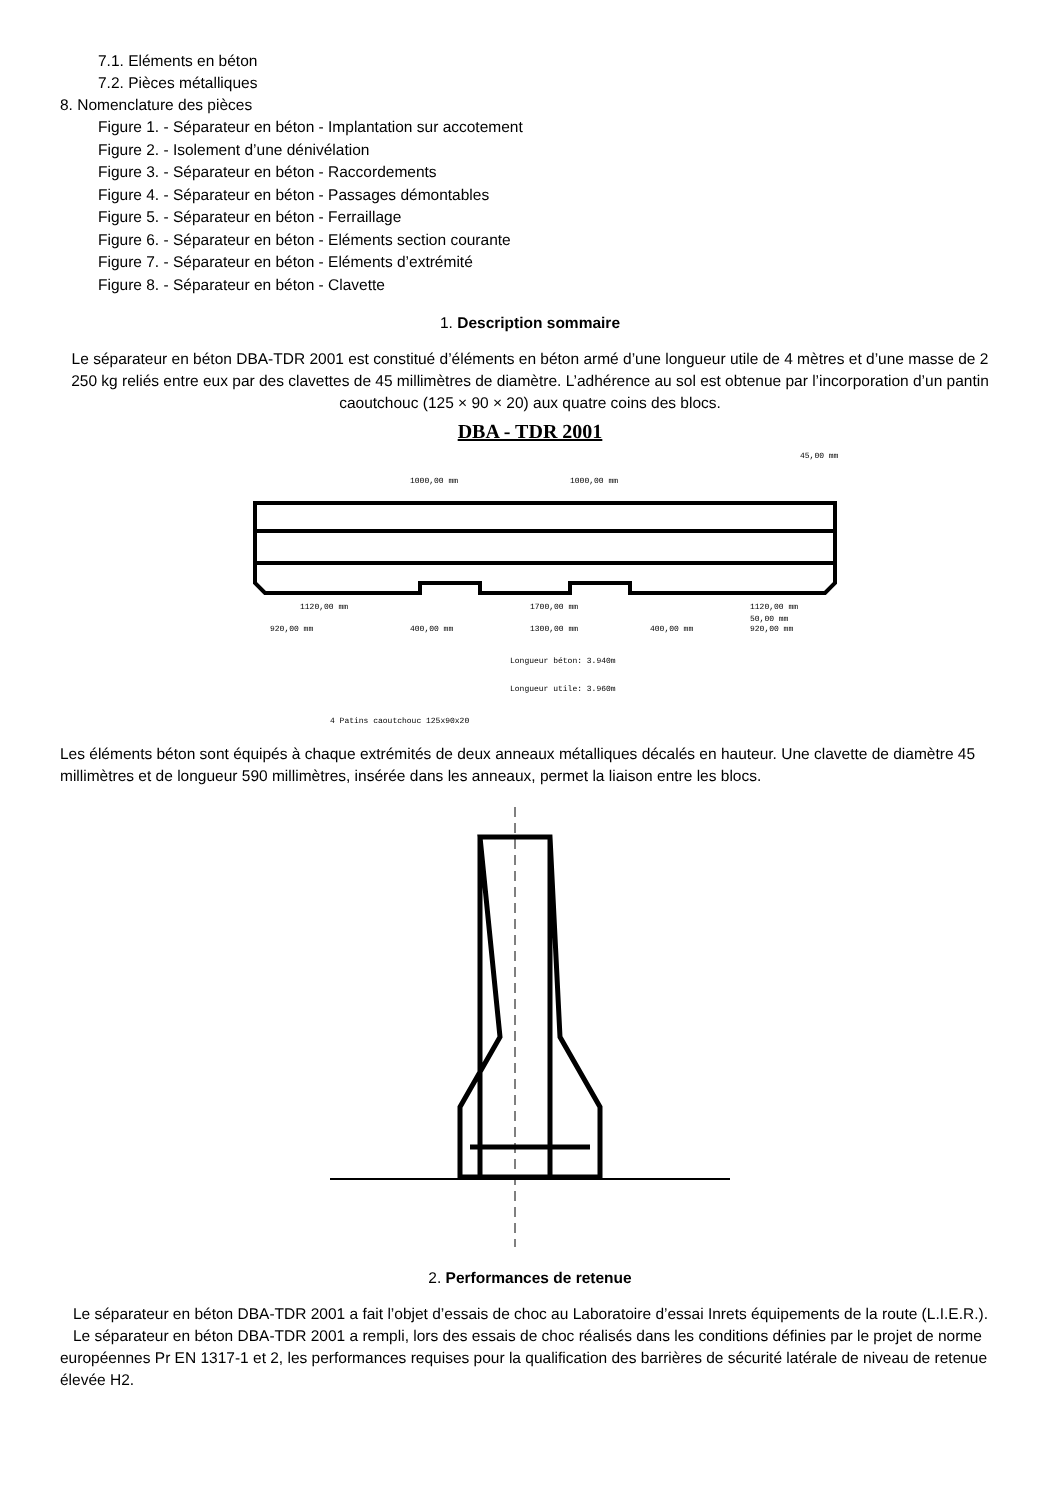7.1. Eléments en béton
7.2. Pièces métalliques
8. Nomenclature des pièces
Figure 1. - Séparateur en béton - Implantation sur accotement
Figure 2. - Isolement d’une dénivélation
Figure 3. - Séparateur en béton - Raccordements
Figure 4. - Séparateur en béton - Passages démontables
Figure 5. - Séparateur en béton - Ferraillage
Figure 6. - Séparateur en béton - Eléments section courante
Figure 7. - Séparateur en béton - Eléments d’extrémité
Figure 8. - Séparateur en béton - Clavette
1. Description sommaire
Le séparateur en béton DBA-TDR 2001 est constitué d’éléments en béton armé d’une longueur utile de 4 mètres et d’une masse de 2 250 kg reliés entre eux par des clavettes de 45 millimètres de diamètre. L’adhérence au sol est obtenue par l’incorporation d’un pantin caoutchouc (125 × 90 × 20) aux quatre coins des blocs.
DBA - TDR 2001
45,00 mm
1000,00 mm
1000,00 mm
1120,00 mm
1700,00 mm
1120,00 mm
920,00 mm
400,00 mm
1300,00 mm
400,00 mm
920,00 mm
50,00 mm
Longueur béton: 3.940m
Longueur utile: 3.960m
4 Patins caoutchouc 125x90x20
Les éléments béton sont équipés à chaque extrémités de deux anneaux métalliques décalés en hauteur. Une clavette de diamètre 45 millimètres et de longueur 590 millimètres, insérée dans les anneaux, permet la liaison entre les blocs.
2. Performances de retenue
Le séparateur en béton DBA-TDR 2001 a fait l’objet d’essais de choc au Laboratoire d’essai Inrets équipements de la route (L.I.E.R.).
Le séparateur en béton DBA-TDR 2001 a rempli, lors des essais de choc réalisés dans les conditions définies par le projet de norme européennes Pr EN 1317-1 et 2, les performances requises pour la qualification des barrières de sécurité latérale de niveau de retenue élevée H2.